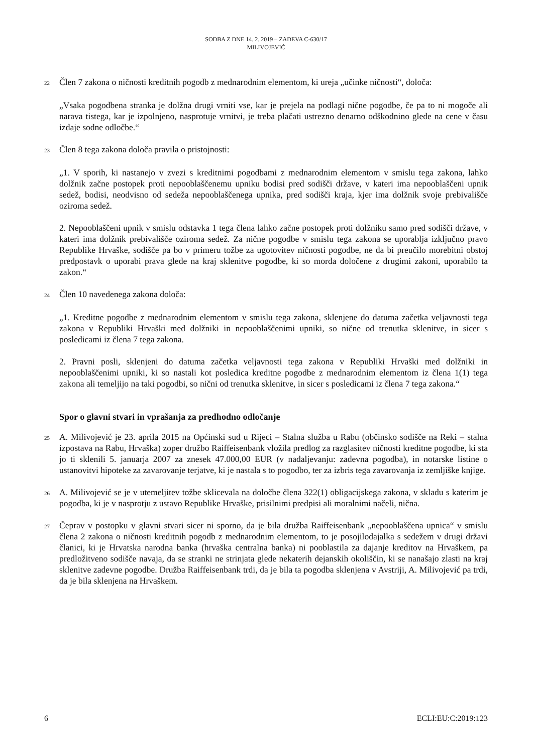SODBA Z DNE 14. 2. 2019 – ZADEVA C-630/17
MILIVOJEVIĆ
22 Člen 7 zakona o ničnosti kreditnih pogodb z mednarodnim elementom, ki ureja „učinke ničnosti“, določa:
„Vsaka pogodbena stranka je dolžna drugi vrniti vse, kar je prejela na podlagi nične pogodbe, če pa to ni mogoče ali narava tistega, kar je izpolnjeno, nasprotuje vrnitvi, je treba plačati ustrezno denarno odškodnino glede na cene v času izdaje sodne odločbe.“
23 Člen 8 tega zakona določa pravila o pristojnosti:
„1. V sporih, ki nastanejo v zvezi s kreditnimi pogodbami z mednarodnim elementom v smislu tega zakona, lahko dolžnik začne postopek proti nepooblaščenemu upniku bodisi pred sodišči države, v kateri ima nepooblaščeni upnik sedež, bodisi, neodvisno od sedeža nepooblaščenega upnika, pred sodišči kraja, kjer ima dolžnik svoje prebivališče oziroma sedež.
2. Nepooblaščeni upnik v smislu odstavka 1 tega člena lahko začne postopek proti dolžniku samo pred sodišči države, v kateri ima dolžnik prebivališče oziroma sedež. Za nične pogodbe v smislu tega zakona se uporablja izključno pravo Republike Hrvaške, sodišče pa bo v primeru tožbe za ugotovitev ničnosti pogodbe, ne da bi preučilo morebitni obstoj predpostavk o uporabi prava glede na kraj sklenitve pogodbe, ki so morda določene z drugimi zakoni, uporabilo ta zakon.“
24 Člen 10 navedenega zakona določa:
„1. Kreditne pogodbe z mednarodnim elementom v smislu tega zakona, sklenjene do datuma začetka veljavnosti tega zakona v Republiki Hrvaški med dolžniki in nepooblaščenimi upniki, so nične od trenutka sklenitve, in sicer s posledicami iz člena 7 tega zakona.
2. Pravni posli, sklenjeni do datuma začetka veljavnosti tega zakona v Republiki Hrvaški med dolžniki in nepooblaščenimi upniki, ki so nastali kot posledica kreditne pogodbe z mednarodnim elementom iz člena 1(1) tega zakona ali temeljijo na taki pogodbi, so nični od trenutka sklenitve, in sicer s posledicami iz člena 7 tega zakona.“
Spor o glavni stvari in vprašanja za predhodno odločanje
25 A. Milivojević je 23. aprila 2015 na Općinski sud u Rijeci – Stalna služba u Rabu (občinsko sodišče na Reki – stalna izpostava na Rabu, Hrvaška) zoper družbo Raiffeisenbank vložila predlog za razglasitev ničnosti kreditne pogodbe, ki sta jo ti sklenili 5. januarja 2007 za znesek 47.000,00 EUR (v nadaljevanju: zadevna pogodba), in notarske listine o ustanovitvi hipoteke za zavarovanje terjatve, ki je nastala s to pogodbo, ter za izbris tega zavarovanja iz zemljiške knjige.
26 A. Milivojević se je v utemeljitev tožbe sklicevala na določbe člena 322(1) obligacijskega zakona, v skladu s katerim je pogodba, ki je v nasprotju z ustavo Republike Hrvaške, prisilnimi predpisi ali moralnimi načeli, nična.
27 Čeprav v postopku v glavni stvari sicer ni sporno, da je bila družba Raiffeisenbank „nepooblaščena upnica“ v smislu člena 2 zakona o ničnosti kreditnih pogodb z mednarodnim elementom, to je posojilodajalka s sedežem v drugi državi članici, ki je Hrvatska narodna banka (hrvaška centralna banka) ni pooblastila za dajanje kreditov na Hrvaškem, pa predložitveno sodišče navaja, da se stranki ne strinjata glede nekaterih dejanskih okoliščin, ki se nanašajo zlasti na kraj sklenitve zadevne pogodbe. Družba Raiffeisenbank trdi, da je bila ta pogodba sklenjena v Avstriji, A. Milivojević pa trdi, da je bila sklenjena na Hrvaškem.
6 ECLI:EU:C:2019:123